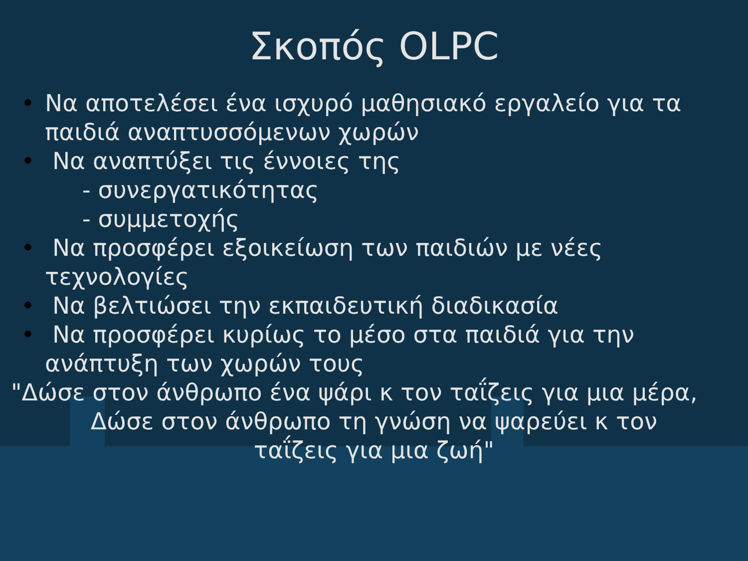Σκοπός OLPC
• Να αποτελέσει ένα ισχυρό μαθησιακό εργαλείο για τα παιδιά αναπτυσσόμενων χωρών
• Να αναπτύξει τις έννοιες της
- συνεργατικότητας
- συμμετοχής
• Να προσφέρει εξοικείωση των παιδιών με νέες τεχνολογίες
• Να βελτιώσει την εκπαιδευτική διαδικασία
• Να προσφέρει κυρίως το μέσο στα παιδιά για την ανάπτυξη των χωρών τους
"Δώσε στον άνθρωπο ένα ψάρι κ τον ταΐζεις για μια μέρα,
Δώσε στον άνθρωπο τη γνώση να ψαρεύει κ τον ταΐζεις για μια ζωή"